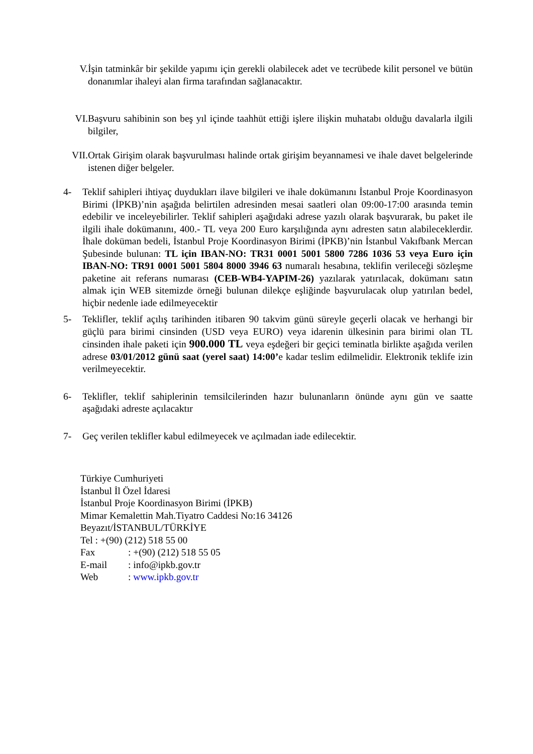V. İşin tatminkâr bir şekilde yapımı için gerekli olabilecek adet ve tecrübede kilit personel ve bütün donanımlar ihaleyi alan firma tarafından sağlanacaktır.
VI. Başvuru sahibinin son beş yıl içinde taahhüt ettiği işlere ilişkin muhatabı olduğu davalarla ilgili bilgiler,
VII. Ortak Girişim olarak başvurulması halinde ortak girişim beyannamesi ve ihale davet belgelerinde istenen diğer belgeler.
4- Teklif sahipleri ihtiyaç duydukları ilave bilgileri ve ihale dokümanını İstanbul Proje Koordinasyon Birimi (İPKB)’nin aşağıda belirtilen adresinden mesai saatleri olan 09:00-17:00 arasında temin edebilir ve inceleyebilirler. Teklif sahipleri aşağıdaki adrese yazılı olarak başvurarak, bu paket ile ilgili ihale dokümanını, 400.- TL veya 200 Euro karşılığında aynı adresten satın alabileceklerdir. İhale doküman bedeli, İstanbul Proje Koordinasyon Birimi (İPKB)’nin İstanbul Vakıfbank Mercan Şubesinde bulunan: TL için IBAN-NO: TR31 0001 5001 5800 7286 1036 53 veya Euro için IBAN-NO: TR91 0001 5001 5804 8000 3946 63 numaralı hesabına, teklifin verileceği sözleşme paketine ait referans numarası (CEB-WB4-YAPIM-26) yazılarak yatırılacak, dokümanı satın almak için WEB sitemizde örneği bulunan dilekçe eşliğinde başvurulacak olup yatırılan bedel, hiçbir nedenle iade edilmeyecektir
5- Teklifler, teklif açılış tarihinden itibaren 90 takvim günü süreyle geçerli olacak ve herhangi bir güçlü para birimi cinsinden (USD veya EURO) veya idarenin ülkesinin para birimi olan TL cinsinden ihale paketi için 900.000 TL veya eşdeğeri bir geçici teminatla birlikte aşağıda verilen adrese 03/01/2012 günü saat (yerel saat) 14:00’e kadar teslim edilmelidir. Elektronik teklife izin verilmeyecektir.
6- Teklifler, teklif sahiplerinin temsilcilerinden hazır bulunanların önünde aynı gün ve saatte aşağıdaki adreste açılacaktır
7- Geç verilen teklifler kabul edilmeyecek ve açılmadan iade edilecektir.
Türkiye Cumhuriyeti
İstanbul İl Özel İdaresi
İstanbul Proje Koordinasyon Birimi (İPKB)
Mimar Kemalettin Mah.Tiyatro Caddesi No:16 34126
Beyazıt/İSTANBUL/TÜRKİYE
Tel : +(90) (212) 518 55 00
Fax: +(90) (212) 518 55 05
E-mail: info@ipkb.gov.tr
Web: www.ipkb.gov.tr